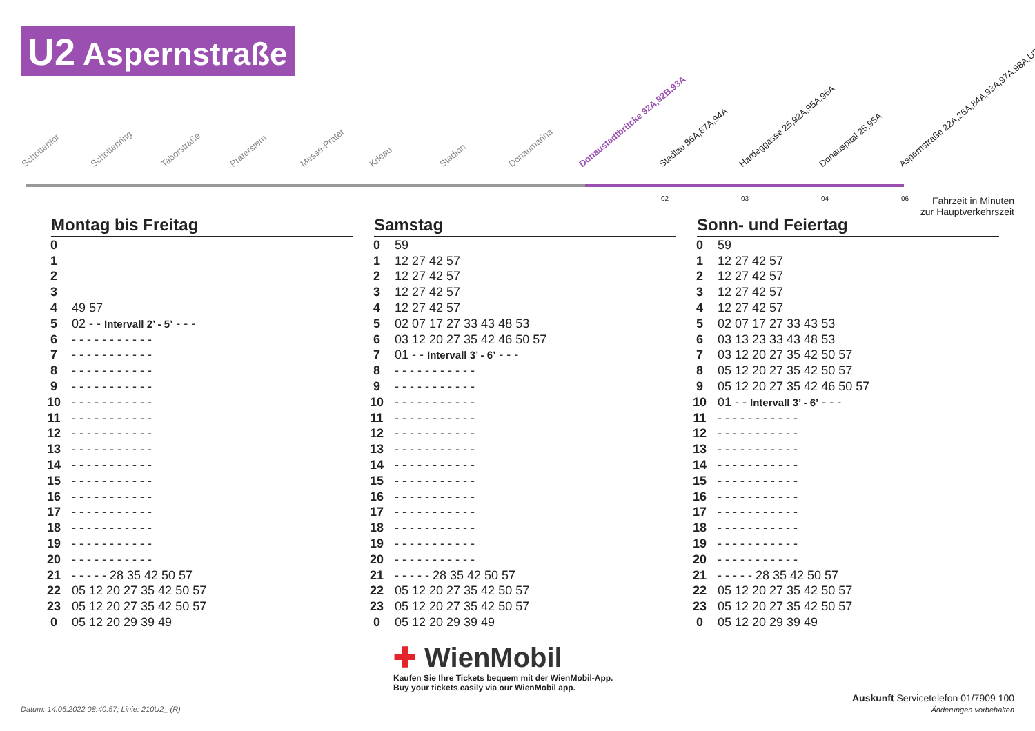U2 Aspernstraße
Schottentor Schottenring Taborstraße Praterstern Messe-Prater Krieau Stadion Donaumarina Donaustadtbrücke 92A,92B,93A Stadlau 86A,87A,94A Hardeggasse 25,92A,95A,96A Donauspital 25,95A Aspernstraße 22A,26A,84A,93A,97A,98A,U2E
02 03 04 06
Fahrzeit in Minuten
zur Hauptverkehrszeit
Montag bis Freitag
| 0 | |
| 1 | |
| 2 | |
| 3 | |
| 4 | 49 57 |
| 5 | 02 - - Intervall 2’ - 5’ - - - |
| 6 | - - - - - - - - - - - |
| 7 | - - - - - - - - - - - |
| 8 | - - - - - - - - - - - |
| 9 | - - - - - - - - - - - |
| 10 | - - - - - - - - - - - |
| 11 | - - - - - - - - - - - |
| 12 | - - - - - - - - - - - |
| 13 | - - - - - - - - - - - |
| 14 | - - - - - - - - - - - |
| 15 | - - - - - - - - - - - |
| 16 | - - - - - - - - - - - |
| 17 | - - - - - - - - - - - |
| 18 | - - - - - - - - - - - |
| 19 | - - - - - - - - - - - |
| 20 | - - - - - - - - - - - |
| 21 | - - - - - 28 35 42 50 57 |
| 22 | 05 12 20 27 35 42 50 57 |
| 23 | 05 12 20 27 35 42 50 57 |
| 0 | 05 12 20 29 39 49 |
Samstag
| 0 | 59 |
| 1 | 12 27 42 57 |
| 2 | 12 27 42 57 |
| 3 | 12 27 42 57 |
| 4 | 12 27 42 57 |
| 5 | 02 07 17 27 33 43 48 53 |
| 6 | 03 12 20 27 35 42 46 50 57 |
| 7 | 01 - - Intervall 3’ - 6’ - - - |
| 8 | - - - - - - - - - - - |
| 9 | - - - - - - - - - - - |
| 10 | - - - - - - - - - - - |
| 11 | - - - - - - - - - - - |
| 12 | - - - - - - - - - - - |
| 13 | - - - - - - - - - - - |
| 14 | - - - - - - - - - - - |
| 15 | - - - - - - - - - - - |
| 16 | - - - - - - - - - - - |
| 17 | - - - - - - - - - - - |
| 18 | - - - - - - - - - - - |
| 19 | - - - - - - - - - - - |
| 20 | - - - - - - - - - - - |
| 21 | - - - - - 28 35 42 50 57 |
| 22 | 05 12 20 27 35 42 50 57 |
| 23 | 05 12 20 27 35 42 50 57 |
| 0 | 05 12 20 29 39 49 |
Sonn- und Feiertag
| 0 | 59 |
| 1 | 12 27 42 57 |
| 2 | 12 27 42 57 |
| 3 | 12 27 42 57 |
| 4 | 12 27 42 57 |
| 5 | 02 07 17 27 33 43 53 |
| 6 | 03 13 23 33 43 48 53 |
| 7 | 03 12 20 27 35 42 50 57 |
| 8 | 05 12 20 27 35 42 50 57 |
| 9 | 05 12 20 27 35 42 46 50 57 |
| 10 | 01 - - Intervall 3’ - 6’ - - - |
| 11 | - - - - - - - - - - - |
| 12 | - - - - - - - - - - - |
| 13 | - - - - - - - - - - - |
| 14 | - - - - - - - - - - - |
| 15 | - - - - - - - - - - - |
| 16 | - - - - - - - - - - - |
| 17 | - - - - - - - - - - - |
| 18 | - - - - - - - - - - - |
| 19 | - - - - - - - - - - - |
| 20 | - - - - - - - - - - - |
| 21 | - - - - - 28 35 42 50 57 |
| 22 | 05 12 20 27 35 42 50 57 |
| 23 | 05 12 20 27 35 42 50 57 |
| 0 | 05 12 20 29 39 49 |
✚ WienMobil
Kaufen Sie Ihre Tickets bequem mit der WienMobil-App.
Buy your tickets easily via our WienMobil app.
Auskunft Servicetelefon 01/7909 100
Änderungen vorbehalten
Datum: 14.06.2022 08:40:57; Linie: 210U2_ (R)